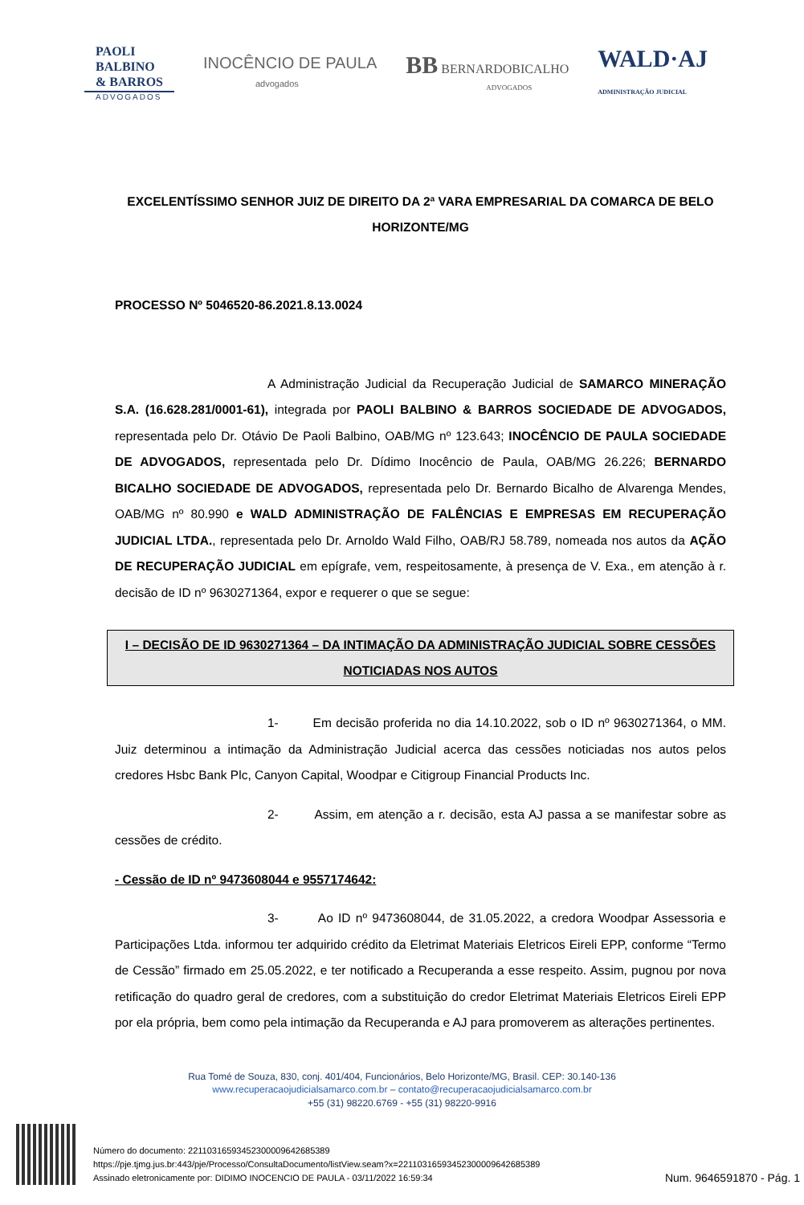PAOLI
BALBINO
& BARROS
ADVOGADOS
INOCÊNCIO DE PAULA
advogados
BB BERNARDOBICALHO
ADVOGADOS
WALD·AJ
ADMINISTRAÇÃO JUDICIAL
EXCELENTÍSSIMO SENHOR JUIZ DE DIREITO DA 2ª VARA EMPRESARIAL DA COMARCA DE BELO HORIZONTE/MG
PROCESSO Nº 5046520-86.2021.8.13.0024
A Administração Judicial da Recuperação Judicial de SAMARCO MINERAÇÃO S.A. (16.628.281/0001-61), integrada por PAOLI BALBINO & BARROS SOCIEDADE DE ADVOGADOS, representada pelo Dr. Otávio De Paoli Balbino, OAB/MG nº 123.643; INOCÊNCIO DE PAULA SOCIEDADE DE ADVOGADOS, representada pelo Dr. Dídimo Inocêncio de Paula, OAB/MG 26.226; BERNARDO BICALHO SOCIEDADE DE ADVOGADOS, representada pelo Dr. Bernardo Bicalho de Alvarenga Mendes, OAB/MG nº 80.990 e WALD ADMINISTRAÇÃO DE FALÊNCIAS E EMPRESAS EM RECUPERAÇÃO JUDICIAL LTDA., representada pelo Dr. Arnoldo Wald Filho, OAB/RJ 58.789, nomeada nos autos da AÇÃO DE RECUPERAÇÃO JUDICIAL em epígrafe, vem, respeitosamente, à presença de V. Exa., em atenção à r. decisão de ID nº 9630271364, expor e requerer o que se segue:
I – DECISÃO DE ID 9630271364 – DA INTIMAÇÃO DA ADMINISTRAÇÃO JUDICIAL SOBRE CESSÕES NOTICIADAS NOS AUTOS
1- Em decisão proferida no dia 14.10.2022, sob o ID nº 9630271364, o MM. Juiz determinou a intimação da Administração Judicial acerca das cessões noticiadas nos autos pelos credores Hsbc Bank Plc, Canyon Capital, Woodpar e Citigroup Financial Products Inc.
2- Assim, em atenção a r. decisão, esta AJ passa a se manifestar sobre as cessões de crédito.
- Cessão de ID nº 9473608044 e 9557174642:
3- Ao ID nº 9473608044, de 31.05.2022, a credora Woodpar Assessoria e Participações Ltda. informou ter adquirido crédito da Eletrimat Materiais Eletricos Eireli EPP, conforme “Termo de Cessão” firmado em 25.05.2022, e ter notificado a Recuperanda a esse respeito. Assim, pugnou por nova retificação do quadro geral de credores, com a substituição do credor Eletrimat Materiais Eletricos Eireli EPP por ela própria, bem como pela intimação da Recuperanda e AJ para promoverem as alterações pertinentes.
Rua Tomé de Souza, 830, conj. 401/404, Funcionários, Belo Horizonte/MG, Brasil. CEP: 30.140-136
www.recuperacaojudicialsamarco.com.br – contato@recuperacaojudicialsamarco.com.br
+55 (31) 98220.6769 - +55 (31) 98220-9916
Número do documento: 22110316593452300009642685389
https://pje.tjmg.jus.br:443/pje/Processo/ConsultaDocumento/listView.seam?x=22110316593452300009642685389
Assinado eletronicamente por: DIDIMO INOCENCIO DE PAULA - 03/11/2022 16:59:34
Num. 9646591870 - Pág. 1